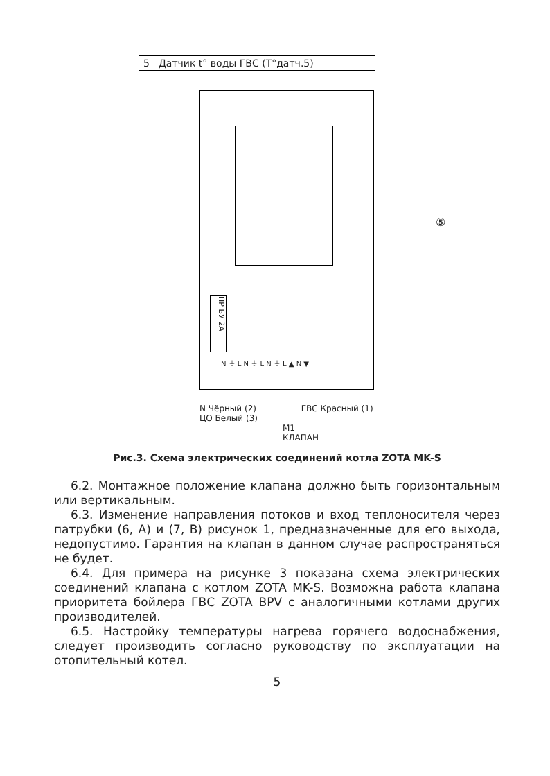5 Датчик t° воды ГВС (T°датч.5)
ПР БУ 2А
N ⏚ L N ⏚ L N ⏚ L ▲ N ▼
⑤
N Чёрный (2) ГВС Красный (1)
ЦО Белый (3)
M1
КЛАПАН
Рис.3. Схема электрических соединений котла ZOTA MK-S
6.2. Монтажное положение клапана должно быть горизонтальным или вертикальным.
6.3. Изменение направления потоков и вход теплоносителя через патрубки (6, А) и (7, В) рисунок 1, предназначенные для его выхода, недопустимо. Гарантия на клапан в данном случае распространяться не будет.
6.4. Для примера на рисунке 3 показана схема электрических соединений клапана с котлом ZOTA MK-S. Возможна работа клапана приоритета бойлера ГВС ZOTA BPV с аналогичными котлами других производителей.
6.5. Настройку температуры нагрева горячего водоснабжения, следует производить согласно руководству по эксплуатации на отопительный котел.
5